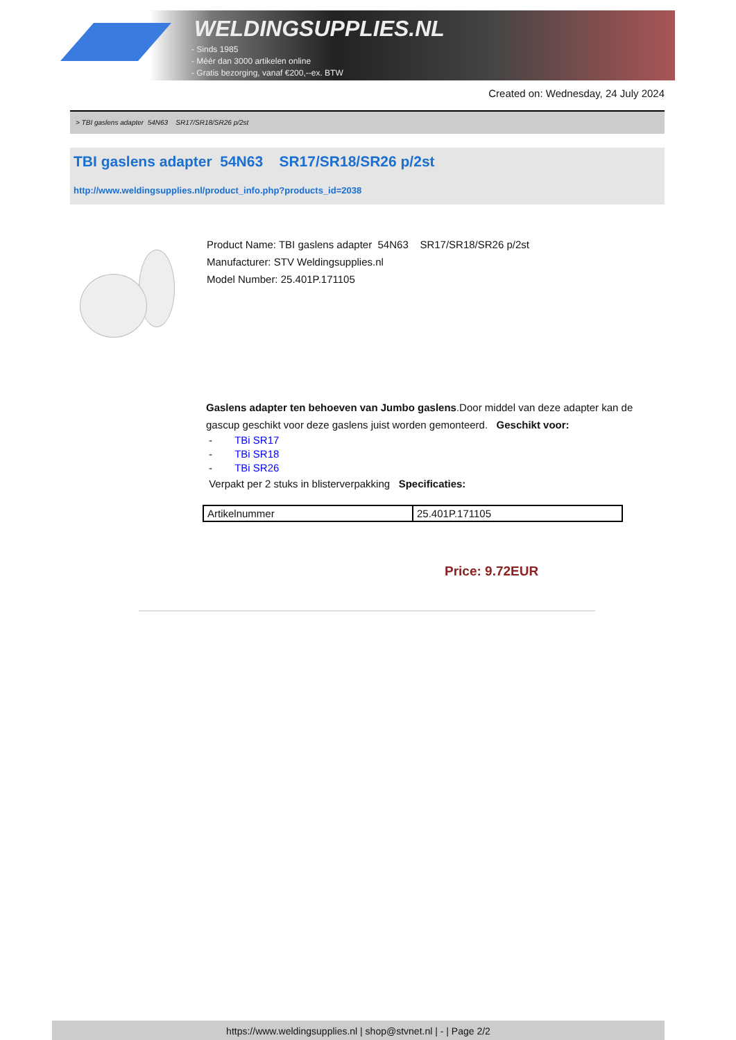WELDINGSUPPLIES.NL
- Sinds 1985
- Méér dan 3000 artikelen online
- Gratis bezorging, vanaf €200,--ex. BTW
Created on: Wednesday, 24 July 2024
> TBI gaslens adapter 54N63 SR17/SR18/SR26 p/2st
TBI gaslens adapter 54N63 SR17/SR18/SR26 p/2st
http://www.weldingsupplies.nl/product_info.php?products_id=2038
Product Name: TBI gaslens adapter 54N63 SR17/SR18/SR26 p/2st
Manufacturer: STV Weldingsupplies.nl
Model Number: 25.401P.171105
Gaslens adapter ten behoeven van Jumbo gaslens.Door middel van deze adapter kan de gascup geschikt voor deze gaslens juist worden gemonteerd. Geschikt voor:
- TBi SR17
- TBi SR18
- TBi SR26
Verpakt per 2 stuks in blisterverpakking Specificaties:
| Artikelnummer | 25.401P.171105 |
Price: 9.72EUR
https://www.weldingsupplies.nl | shop@stvnet.nl | - | Page 2/2